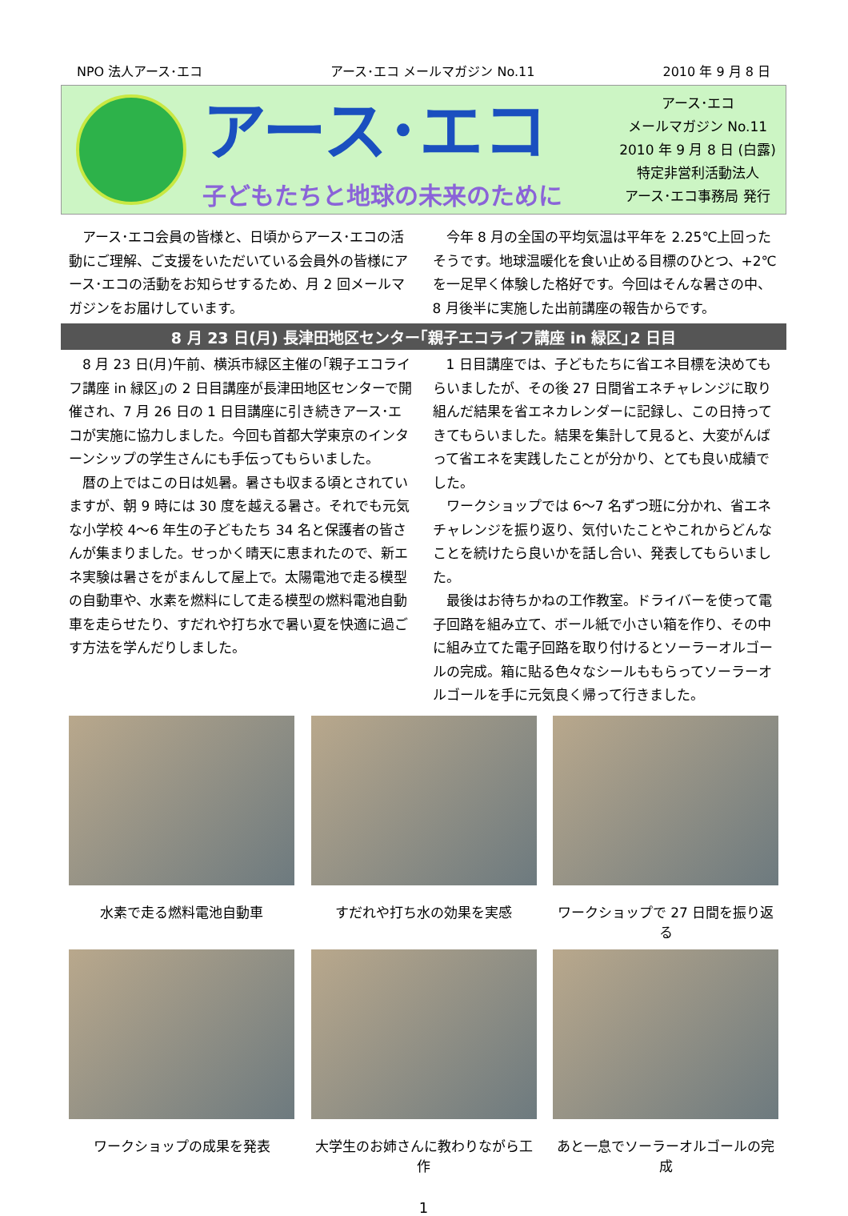NPO 法人アース･エコ アース･エコ メールマガジン No.11 2010 年 9 月 8 日
アース･エコ
子どもたちと地球の未来のために
アース･エコ
メールマガジン No.11
2010 年 9 月 8 日 (白露)
特定非営利活動法人
アース･エコ事務局 発行
　アース･エコ会員の皆様と、日頃からアース･エコの活動にご理解、ご支援をいただいている会員外の皆様にアース･エコの活動をお知らせするため、月 2 回メールマガジンをお届けしています。
　今年 8 月の全国の平均気温は平年を 2.25℃上回ったそうです。地球温暖化を食い止める目標のひとつ、+2℃を一足早く体験した格好です。今回はそんな暑さの中、8 月後半に実施した出前講座の報告からです。
8 月 23 日(月) 長津田地区センター｢親子エコライフ講座 in 緑区｣2 日目
　8 月 23 日(月)午前、横浜市緑区主催の｢親子エコライフ講座 in 緑区｣の 2 日目講座が長津田地区センターで開催され、7 月 26 日の 1 日目講座に引き続きアース･エコが実施に協力しました。今回も首都大学東京のインターンシップの学生さんにも手伝ってもらいました。
　暦の上ではこの日は処暑。暑さも収まる頃とされていますが、朝 9 時には 30 度を越える暑さ。それでも元気な小学校 4～6 年生の子どもたち 34 名と保護者の皆さんが集まりました。せっかく晴天に恵まれたので、新エネ実験は暑さをがまんして屋上で。太陽電池で走る模型の自動車や、水素を燃料にして走る模型の燃料電池自動車を走らせたり、すだれや打ち水で暑い夏を快適に過ごす方法を学んだりしました。
　1 日目講座では、子どもたちに省エネ目標を決めてもらいましたが、その後 27 日間省エネチャレンジに取り組んだ結果を省エネカレンダーに記録し、この日持ってきてもらいました。結果を集計して見ると、大変がんばって省エネを実践したことが分かり、とても良い成績でした。
　ワークショップでは 6～7 名ずつ班に分かれ、省エネチャレンジを振り返り、気付いたことやこれからどんなことを続けたら良いかを話し合い、発表してもらいました。
　最後はお待ちかねの工作教室。ドライバーを使って電子回路を組み立て、ボール紙で小さい箱を作り、その中に組み立てた電子回路を取り付けるとソーラーオルゴールの完成。箱に貼る色々なシールももらってソーラーオルゴールを手に元気良く帰って行きました。
水素で走る燃料電池自動車 すだれや打ち水の効果を実感 ワークショップで 27 日間を振り返る
ワークショップの成果を発表 大学生のお姉さんに教わりながら工作
あと一息でソーラーオルゴールの完成
1